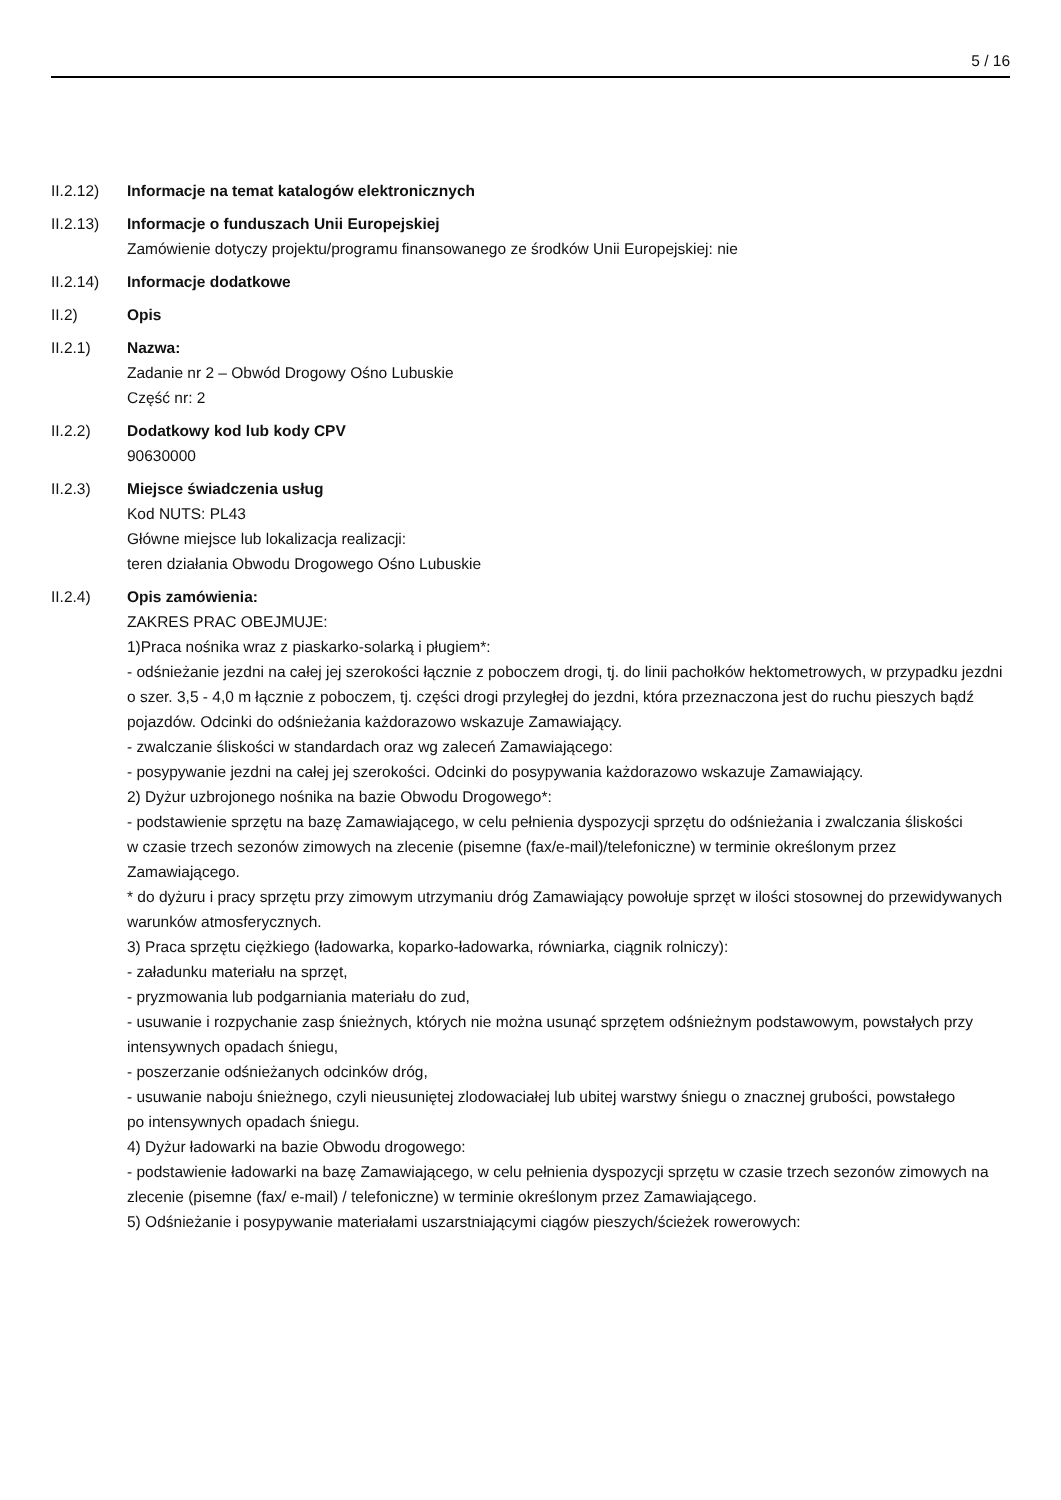5 / 16
II.2.12) Informacje na temat katalogów elektronicznych
II.2.13) Informacje o funduszach Unii Europejskiej
Zamówienie dotyczy projektu/programu finansowanego ze środków Unii Europejskiej: nie
II.2.14) Informacje dodatkowe
II.2) Opis
II.2.1) Nazwa:
Zadanie nr 2 – Obwód Drogowy Ośno Lubuskie
Część nr: 2
II.2.2) Dodatkowy kod lub kody CPV
90630000
II.2.3) Miejsce świadczenia usług
Kod NUTS: PL43
Główne miejsce lub lokalizacja realizacji:
teren działania Obwodu Drogowego Ośno Lubuskie
II.2.4) Opis zamówienia:
ZAKRES PRAC OBEJMUJE:
1)Praca nośnika wraz z piaskarko-solarką i pługiem*:
- odśnieżanie jezdni na całej jej szerokości łącznie z poboczem drogi, tj. do linii pachołków hektometrowych, w przypadku jezdni o szer. 3,5 - 4,0 m łącznie z poboczem, tj. części drogi przyległej do jezdni, która przeznaczona jest do ruchu pieszych bądź pojazdów. Odcinki do odśnieżania każdorazowo wskazuje Zamawiający.
- zwalczanie śliskości w standardach oraz wg zaleceń Zamawiającego:
- posypywanie jezdni na całej jej szerokości. Odcinki do posypywania każdorazowo wskazuje Zamawiający.
2) Dyżur uzbrojonego nośnika na bazie Obwodu Drogowego*:
- podstawienie sprzętu na bazę Zamawiającego, w celu pełnienia dyspozycji sprzętu do odśnieżania i zwalczania śliskości
w czasie trzech sezonów zimowych na zlecenie (pisemne (fax/e-mail)/telefoniczne) w terminie określonym przez Zamawiającego.
* do dyżuru i pracy sprzętu przy zimowym utrzymaniu dróg Zamawiający powołuje sprzęt w ilości stosownej do przewidywanych warunków atmosferycznych.
3) Praca sprzętu ciężkiego (ładowarka, koparko-ładowarka, równiarka, ciągnik rolniczy):
- załadunku materiału na sprzęt,
- pryzmowania lub podgarniania materiału do zud,
- usuwanie i rozpychanie zasp śnieżnych, których nie można usunąć sprzętem odśnieżnym podstawowym, powstałych przy intensywnych opadach śniegu,
- poszerzanie odśnieżanych odcinków dróg,
- usuwanie naboju śnieżnego, czyli nieusuniętej zlodowaciałej lub ubitej warstwy śniegu o znacznej grubości, powstałego
po intensywnych opadach śniegu.
4) Dyżur ładowarki na bazie Obwodu drogowego:
- podstawienie ładowarki na bazę Zamawiającego, w celu pełnienia dyspozycji sprzętu w czasie trzech sezonów zimowych na zlecenie (pisemne (fax/ e-mail) / telefoniczne) w terminie określonym przez Zamawiającego.
5) Odśnieżanie i posypywanie materiałami uszarstniającymi ciągów pieszych/ścieżek rowerowych: